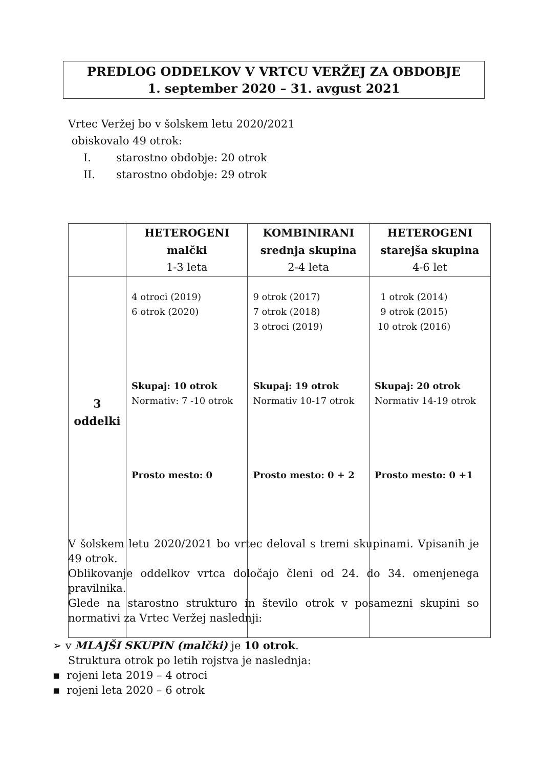PREDLOG ODDELKOV V VRTCU VERŽEJ ZA OBDOBJE
1. september 2020 – 31. avgust 2021
Vrtec Veržej bo v šolskem letu 2020/2021
obiskovalo 49 otrok:
I. starostno obdobje: 20 otrok
II. starostno obdobje: 29 otrok
| | HETEROGENI malčki 1-3 leta | KOMBINIRANI srednja skupina 2-4 leta | HETEROGENI starejša skupina 4-6 let |
| --- | --- | --- | --- |
| 3 oddelki | 4 otroci (2019) 6 otrok (2020) Skupaj: 10 otrok Normativ: 7 -10 otrok Prosto mesto: 0 | 9 otrok (2017) 7 otrok (2018) 3 otroci (2019) Skupaj: 19 otrok Normativ 10-17 otrok Prosto mesto: 0 + 2 | 1 otrok (2014) 9 otrok (2015) 10 otrok (2016) Skupaj: 20 otrok Normativ 14-19 otrok Prosto mesto: 0 +1 |
V šolskem letu 2020/2021 bo vrtec deloval s tremi skupinami. Vpisanih je 49 otrok.
Oblikovanje oddelkov vrtca določajo členi od 24. do 34. omenjenega pravilnika.
Glede na starostno strukturo in število otrok v posamezni skupini so normativi za Vrtec Veržej naslednji:
➢ v MLAJŠI SKUPIN (malčki) je 10 otrok.
Struktura otrok po letih rojstva je naslednja:
▪ rojeni leta 2019 – 4 otroci
▪ rojeni leta 2020 – 6 otrok